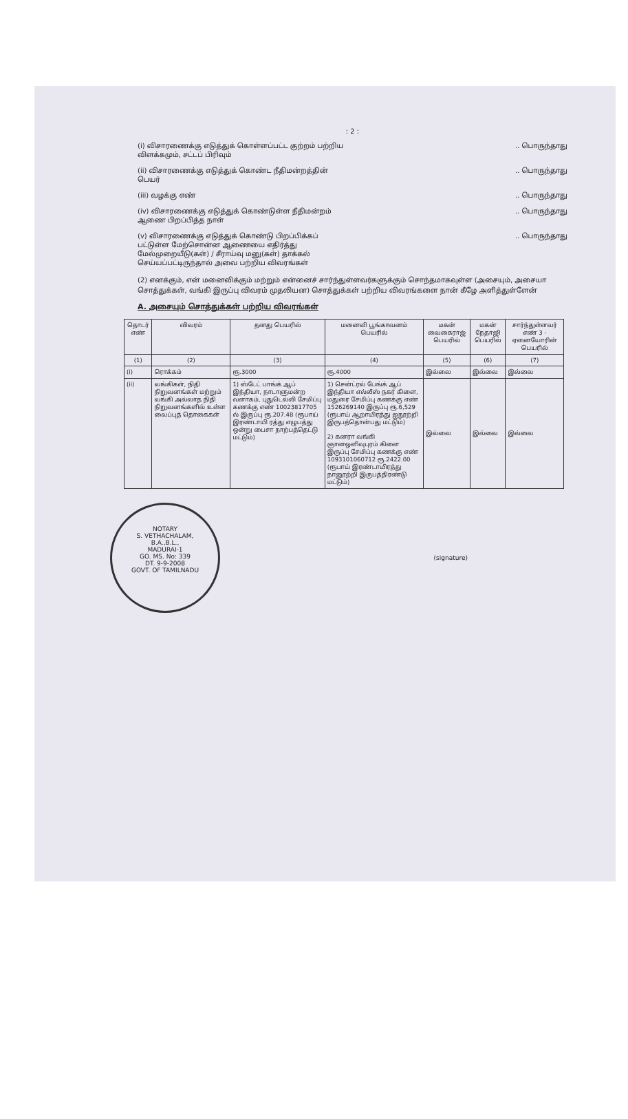: 2 :
(i) விசாரணைக்கு எடுத்துக் கொள்ளப்பட்ட குற்றம் பற்றிய விளக்கமும், சட்டப் பிரிவும்
.. பொருந்தாது
(ii) விசாரணைக்கு எடுத்துக் கொண்ட நீதிமன்றத்தின் பெயர்
.. பொருந்தாது
(iii) வழக்கு எண் .. பொருந்தாது
(iv) விசாரணைக்கு எடுத்துக் கொண்டுள்ள நீதிமன்றம் ஆணை பிறப்பித்த நாள்
.. பொருந்தாது
(v) விசாரணைக்கு எடுத்துக் கொண்டு பிறப்பிக்கப் பட்டுள்ள மேற்சொன்ன ஆணையை எதிர்த்து மேல்முறையீடு(கள்) / சீராய்வு மனு(கள்) தாக்கல் செய்யப்பட்டிருந்தால் அவை பற்றிய விவரங்கள்
.. பொருந்தாது
(2) எனக்கும், என் மனைவிக்கும் மற்றும் என்னைச் சார்ந்துள்ளவர்களுக்கும் சொந்தமாகவுள்ள (அசையும், அசையா சொத்துக்கள், வங்கி இருப்பு விவரம் முதலியன) சொத்துக்கள் பற்றிய விவரங்களை நான் கீழே அளித்துள்ளேன்
A. அசையும் சொத்துக்கள் பற்றிய விவரங்கள்
| தொடர் எண் | விவரம் | தனது பெயரில் | மனைவி பூங்காவனம் பெயரில் | மகன் வைகைராஜ் பெயரில் | மகன் நேதாஜி பெயரில் | சார்ந்துள்ளவர் எண் 3 - ஏனையோரின் பெயரில் |
| --- | --- | --- | --- | --- | --- | --- |
| (1) | (2) | (3) | (4) | (5) | (6) | (7) |
| (i) | ரொக்கம் | ரூ.3000 | ரூ.4000 | இல்லை | இல்லை | இல்லை |
| (ii) | வங்கிகள், நிதி நிறுவனங்கள் மற்றும் வங்கி அல்லாத நிதி நிறுவனங்களில் உள்ள வைப்புத் தொகைகள் | 1) ஸ்டேட் பாங்க் ஆப் இந்தியா, நாடாளுமன்ற வளாகம், புதுடெல்லி சேமிப்பு கணக்கு எண் 10023817705 ல் இருப்பு ரூ.207.48 (ரூபாய் இரண்டாயி ரத்து எழுபத்து ஒன்று பைசா நாற்பத்தெட்டு மட்டும்) | 1) சென்ட்ரல் பேங்க் ஆப் இந்தியா எல்லீஸ் நகர் கிளை, மதுரை சேமிப்பு கணக்கு எண் 1526269140 இருப்பு ரூ.6,529 (ரூபாய் ஆறாயிரத்து ஐநூற்றி இருபத்தொன்பது மட்டும்) 2) கனரா வங்கி ஞானஒளிவுபுரம் கிளை இருப்பு சேமிப்பு கணக்கு எண் 1093101060712 ரூ.2422.00 (ரூபாய் இரண்டாயிரத்து நானூற்றி இருபத்திரண்டு மட்டும்) | இல்லை | இல்லை | இல்லை |
NOTARY
S. VETHACHALAM,
B.A.,B.L.,
MADURAI-1
GO. MS. No: 339
DT. 9-9-2008
GOVT. OF TAMILNADU
(signature)